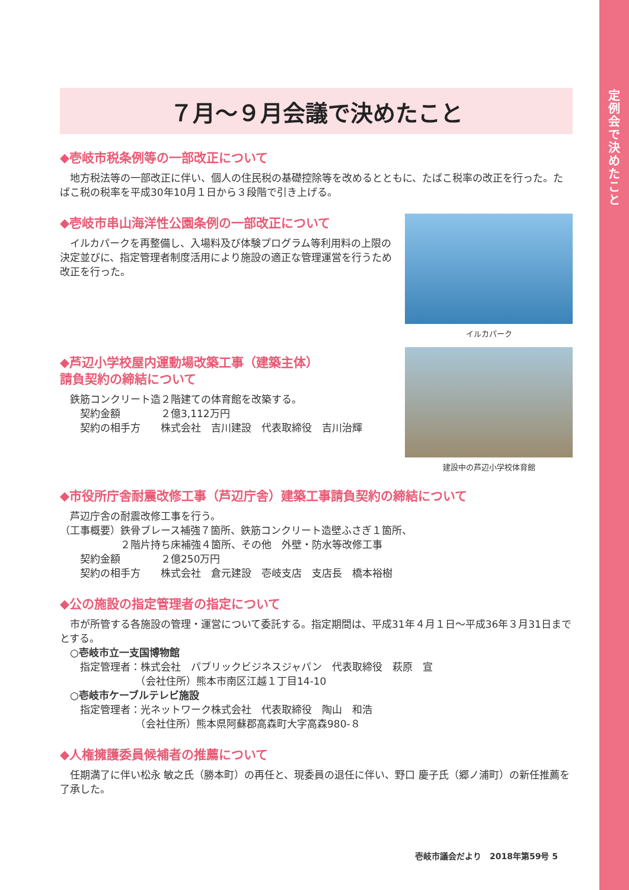定例会で決めたこと
７月～９月会議で決めたこと
◆壱岐市税条例等の一部改正について
　地方税法等の一部改正に伴い、個人の住民税の基礎控除等を改めるとともに、たばこ税率の改正を行った。たばこ税の税率を平成30年10月１日から３段階で引き上げる。
◆壱岐市串山海洋性公園条例の一部改正について
　イルカパークを再整備し、入場料及び体験プログラム等利用料の上限の決定並びに、指定管理者制度活用により施設の適正な管理運営を行うため改正を行った。
イルカパーク
◆芦辺小学校屋内運動場改築工事（建築主体）
請負契約の締結について
　鉄筋コンクリート造２階建ての体育館を改築する。
　　契約金額　　　　２億3,112万円
　　契約の相手方　　株式会社　吉川建設　代表取締役　吉川治輝
建設中の芦辺小学校体育館
◆市役所庁舎耐震改修工事（芦辺庁舎）建築工事請負契約の締結について
　芦辺庁舎の耐震改修工事を行う。
（工事概要）鉄骨ブレース補強７箇所、鉄筋コンクリート造壁ふさぎ１箇所、
　　　　　　２階片持ち床補強４箇所、その他　外壁・防水等改修工事
　　契約金額　　　　２億250万円
　　契約の相手方　　株式会社　倉元建設　壱岐支店　支店長　橋本裕樹
◆公の施設の指定管理者の指定について
　市が所管する各施設の管理・運営について委託する。指定期間は、平成31年４月１日～平成36年３月31日までとする。
　○壱岐市立一支国博物館
　　指定管理者：株式会社　パブリックビジネスジャパン　代表取締役　萩原　宣
　　　　　　　　（会社住所）熊本市南区江越１丁目14-10
　○壱岐市ケーブルテレビ施設
　　指定管理者：光ネットワーク株式会社　代表取締役　陶山　和浩
　　　　　　　　（会社住所）熊本県阿蘇郡高森町大字高森980-８
◆人権擁護委員候補者の推薦について
　任期満了に伴い松永 敏之氏（勝本町）の再任と、現委員の退任に伴い、野口 慶子氏（郷ノ浦町）の新任推薦を了承した。
壱岐市議会だより　2018年第59号 5